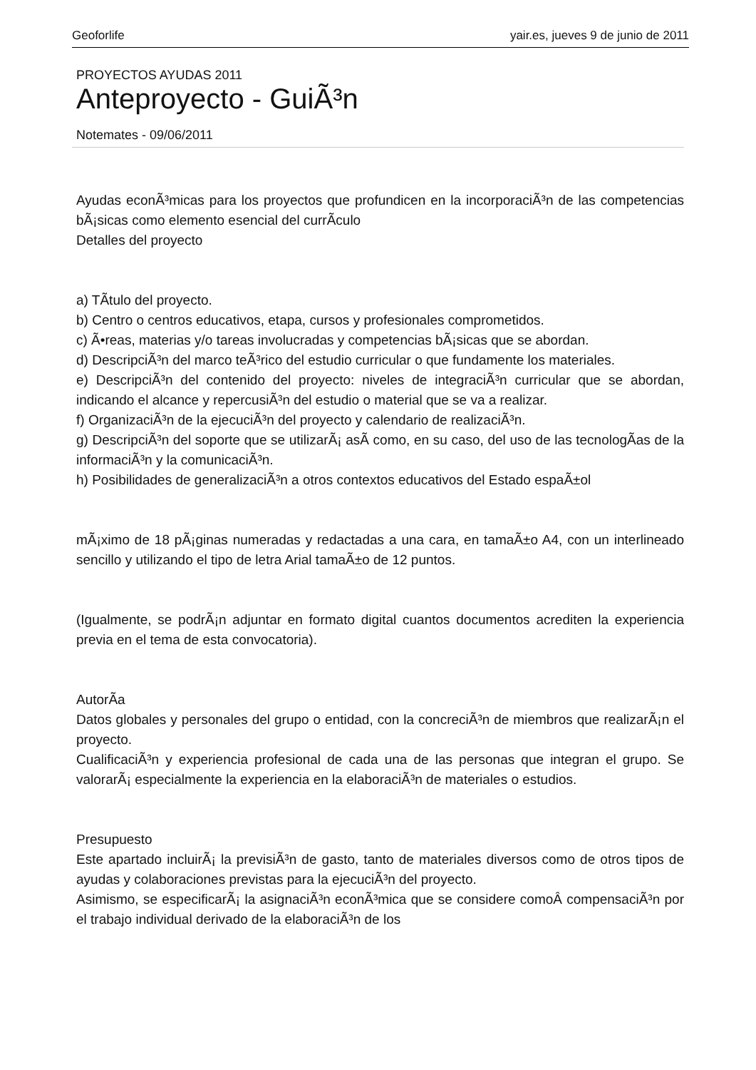Geoforlife yair.es, jueves 9 de junio de 2011
PROYECTOS AYUDAS 2011
Anteproyecto - GuiÃ³n
Notemates - 09/06/2011
Ayudas econÃ³micas para los proyectos que profundicen en la incorporaciÃ³n de las competencias bÃ¡sicas como elemento esencial del currÃ­culo
Detalles del proyecto
a) TÃ­tulo del proyecto.
b) Centro o centros educativos, etapa, cursos y profesionales comprometidos.
c) Ã•reas, materias y/o tareas involucradas y competencias bÃ¡sicas que se abordan.
d) DescripciÃ³n del marco teÃ³rico del estudio curricular o que fundamente los materiales.
e) DescripciÃ³n del contenido del proyecto: niveles de integraciÃ³n curricular que se abordan, indicando el alcance y repercusiÃ³n del estudio o material que se va a realizar.
f) OrganizaciÃ³n de la ejecuciÃ³n del proyecto y calendario de realizaciÃ³n.
g) DescripciÃ³n del soporte que se utilizarÃ¡ asÃ­ como, en su caso, del uso de las tecnologÃ­as de la informaciÃ³n y la comunicaciÃ³n.
h) Posibilidades de generalizaciÃ³n a otros contextos educativos del Estado espaÃ±ol
mÃ¡ximo de 18 pÃ¡ginas numeradas y redactadas a una cara, en tamaÃ±o A4, con un interlineado sencillo y utilizando el tipo de letra Arial tamaÃ±o de 12 puntos.
(Igualmente, se podrÃ¡n adjuntar en formato digital cuantos documentos acrediten la experiencia previa en el tema de esta convocatoria).
AutorÃ­a
Datos globales y personales del grupo o entidad, con la concreciÃ³n de miembros que realizarÃ¡n el proyecto.
CualificaciÃ³n y experiencia profesional de cada una de las personas que integran el grupo. Se valorarÃ¡ especialmente la experiencia en la elaboraciÃ³n de materiales o estudios.
Presupuesto
Este apartado incluirÃ¡ la previsiÃ³n de gasto, tanto de materiales diversos como de otros tipos de ayudas y colaboraciones previstas para la ejecuciÃ³n del proyecto.
Asimismo, se especificarÃ¡ la asignaciÃ³n econÃ³mica que se considere comoÂ compensaciÃ³n por el trabajo individual derivado de la elaboraciÃ³n de los